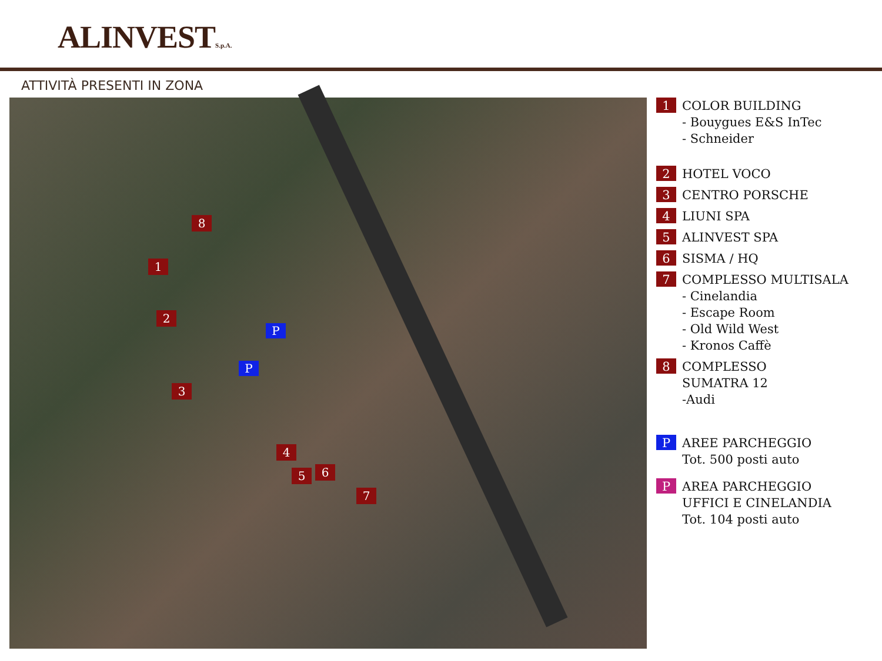ALINVESTS.p.A.
ATTIVITÀ PRESENTI IN ZONA
8
1
2
3
4
5 6
7
P
P
1
COLOR BUILDING
- Bouygues E&S InTec
- Schneider
2
HOTEL VOCO
3
CENTRO PORSCHE
4
LIUNI SPA
5
ALINVEST SPA
6
SISMA / HQ
7
COMPLESSO MULTISALA
- Cinelandia
- Escape Room
- Old Wild West
- Kronos Caffè
8
COMPLESSO
SUMATRA 12
-Audi
P
AREE PARCHEGGIO
Tot. 500 posti auto
P
AREA PARCHEGGIO
UFFICI E CINELANDIA
Tot. 104 posti auto